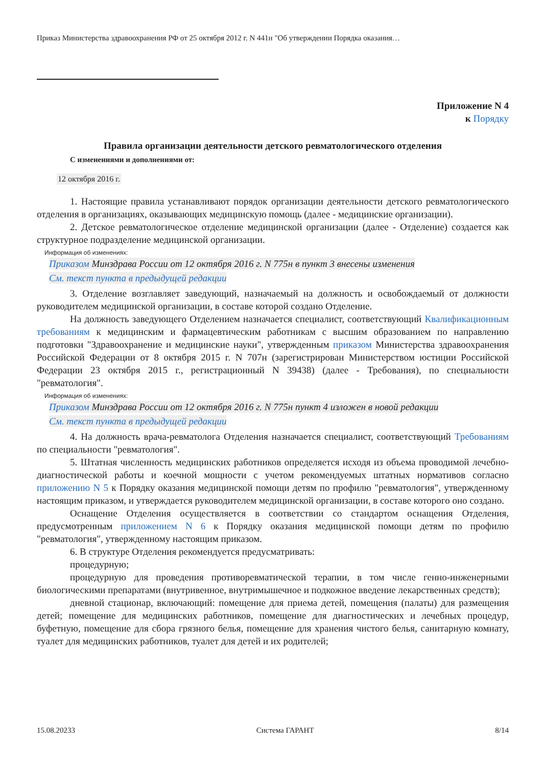Приказ Министерства здравоохранения РФ от 25 октября 2012 г. N 441н "Об утверждении Порядка оказания…
Приложение N 4
к Порядку
Правила организации деятельности детского ревматологического отделения
С изменениями и дополнениями от:
12 октября 2016 г.
1. Настоящие правила устанавливают порядок организации деятельности детского ревматологического отделения в организациях, оказывающих медицинскую помощь (далее - медицинские организации).
2. Детское ревматологическое отделение медицинской организации (далее - Отделение) создается как структурное подразделение медицинской организации.
Информация об изменениях:
Приказом Минздрава России от 12 октября 2016 г. N 775н в пункт 3 внесены изменения
См. текст пункта в предыдущей редакции
3. Отделение возглавляет заведующий, назначаемый на должность и освобождаемый от должности руководителем медицинской организации, в составе которой создано Отделение.
На должность заведующего Отделением назначается специалист, соответствующий Квалификационным требованиям к медицинским и фармацевтическим работникам с высшим образованием по направлению подготовки "Здравоохранение и медицинские науки", утвержденным приказом Министерства здравоохранения Российской Федерации от 8 октября 2015 г. N 707н (зарегистрирован Министерством юстиции Российской Федерации 23 октября 2015 г., регистрационный N 39438) (далее - Требования), по специальности "ревматология".
Информация об изменениях:
Приказом Минздрава России от 12 октября 2016 г. N 775н пункт 4 изложен в новой редакции
См. текст пункта в предыдущей редакции
4. На должность врача-ревматолога Отделения назначается специалист, соответствующий Требованиям по специальности "ревматология".
5. Штатная численность медицинских работников определяется исходя из объема проводимой лечебно-диагностической работы и коечной мощности с учетом рекомендуемых штатных нормативов согласно приложению N 5 к Порядку оказания медицинской помощи детям по профилю "ревматология", утвержденному настоящим приказом, и утверждается руководителем медицинской организации, в составе которого оно создано.
Оснащение Отделения осуществляется в соответствии со стандартом оснащения Отделения, предусмотренным приложением N 6 к Порядку оказания медицинской помощи детям по профилю "ревматология", утвержденному настоящим приказом.
6. В структуре Отделения рекомендуется предусматривать:
процедурную;
процедурную для проведения противоревматической терапии, в том числе генно-инженерными биологическими препаратами (внутривенное, внутримышечное и подкожное введение лекарственных средств);
дневной стационар, включающий: помещение для приема детей, помещения (палаты) для размещения детей; помещение для медицинских работников, помещение для диагностических и лечебных процедур, буфетную, помещение для сбора грязного белья, помещение для хранения чистого белья, санитарную комнату, туалет для медицинских работников, туалет для детей и их родителей;
15.08.20233 Система ГАРАНТ 8/14